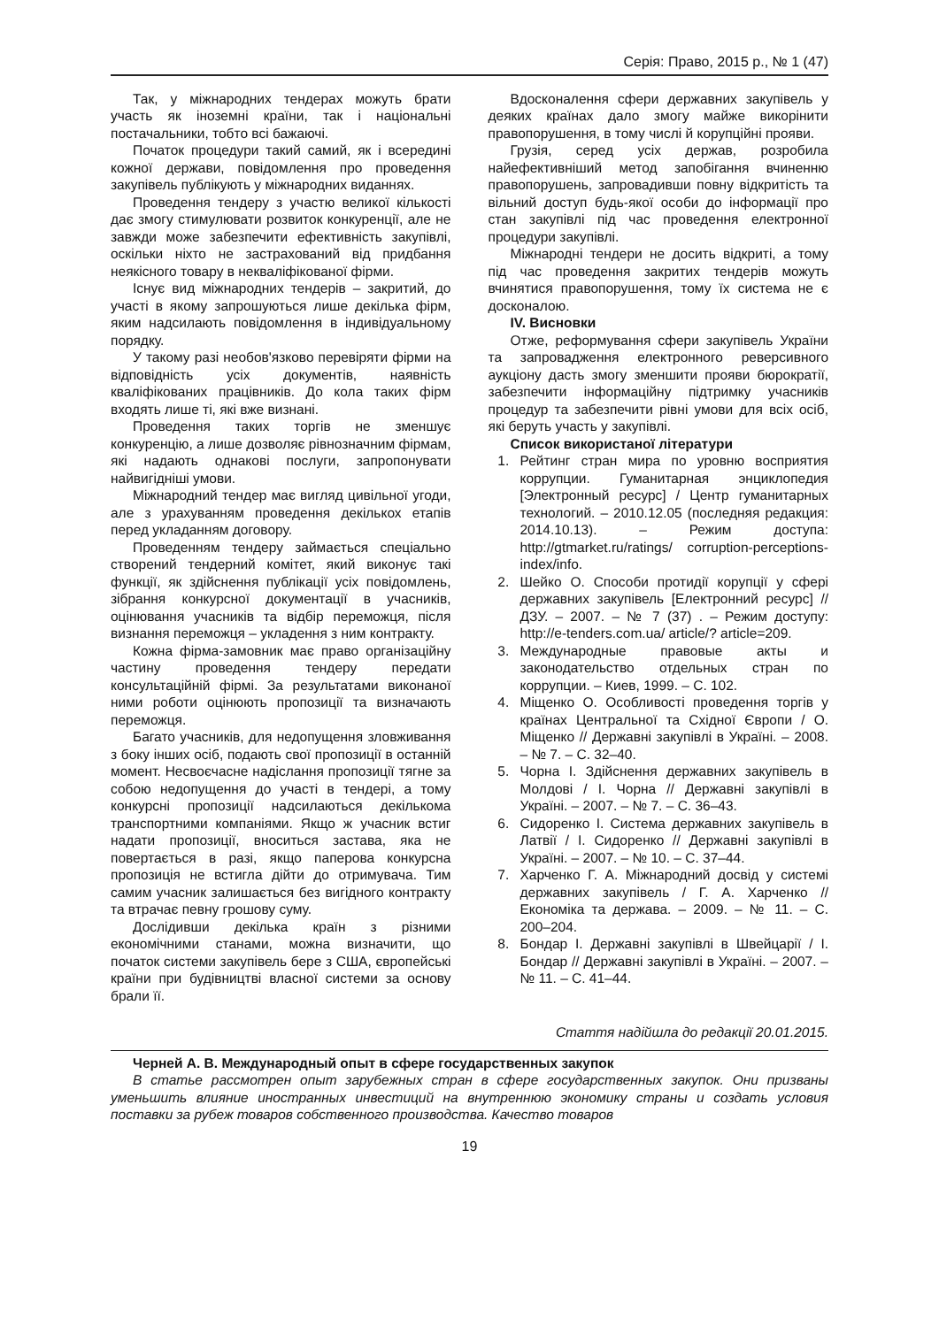Серія: Право, 2015 р., № 1 (47)
Так, у міжнародних тендерах можуть брати участь як іноземні країни, так і національні постачальники, тобто всі бажаючі.
Початок процедури такий самий, як і всередині кожної держави, повідомлення про проведення закупівель публікують у міжнародних виданнях.
Проведення тендеру з участю великої кількості дає змогу стимулювати розвиток конкуренції, але не завжди може забезпечити ефективність закупівлі, оскільки ніхто не застрахований від придбання неякісного товару в некваліфікованої фірми.
Існує вид міжнародних тендерів – закритий, до участі в якому запрошуються лише декілька фірм, яким надсилають повідомлення в індивідуальному порядку.
У такому разі необов'язково перевіряти фірми на відповідність усіх документів, наявність кваліфікованих працівників. До кола таких фірм входять лише ті, які вже визнані.
Проведення таких торгів не зменшує конкуренцію, а лише дозволяє рівнозначним фірмам, які надають однакові послуги, запропонувати найвигідніші умови.
Міжнародний тендер має вигляд цивільної угоди, але з урахуванням проведення декількох етапів перед укладанням договору.
Проведенням тендеру займається спеціально створений тендерний комітет, який виконує такі функції, як здійснення публікації усіх повідомлень, зібрання конкурсної документації в учасників, оцінювання учасників та відбір переможця, після визнання переможця – укладення з ним контракту.
Кожна фірма-замовник має право організаційну частину проведення тендеру передати консультаційній фірмі. За результатами виконаної ними роботи оцінюють пропозиції та визначають переможця.
Багато учасників, для недопущення зловживання з боку інших осіб, подають свої пропозиції в останній момент. Несвоєчасне надіслання пропозиції тягне за собою недопущення до участі в тендері, а тому конкурсні пропозиції надсилаються декількома транспортними компаніями. Якщо ж учасник встиг надати пропозиції, вноситься застава, яка не повертається в разі, якщо паперова конкурсна пропозиція не встигла дійти до отримувача. Тим самим учасник залишається без вигідного контракту та втрачає певну грошову суму.
Дослідивши декілька країн з різними економічними станами, можна визначити, що початок системи закупівель бере з США, європейські країни при будівництві власної системи за основу брали її.
Вдосконалення сфери державних закупівель у деяких країнах дало змогу майже викорінити правопорушення, в тому числі й корупційні прояви.
Грузія, серед усіх держав, розробила найефективніший метод запобігання вчиненню правопорушень, запровадивши повну відкритість та вільний доступ будь-якої особи до інформації про стан закупівлі під час проведення електронної процедури закупівлі.
Міжнародні тендери не досить відкриті, а тому під час проведення закритих тендерів можуть вчинятися правопорушення, тому їх система не є досконалою.
IV. Висновки
Отже, реформування сфери закупівель України та запровадження електронного реверсивного аукціону дасть змогу зменшити прояви бюрократії, забезпечити інформаційну підтримку учасників процедур та забезпечити рівні умови для всіх осіб, які беруть участь у закупівлі.
Список використаної літератури
1. Рейтинг стран мира по уровню восприятия коррупции. Гуманитарная энциклопедия [Электронный ресурс] / Центр гуманитарных технологий. – 2010.12.05 (последняя редакция: 2014.10.13). – Режим доступа: http://gtmarket.ru/ratings/ corruption-perceptions-index/info.
2. Шейко О. Способи протидії корупції у сфері державних закупівель [Електронний ресурс] // ДЗУ. – 2007. – № 7 (37) . – Режим доступу: http://e-tenders.com.ua/ article/? article=209.
3. Международные правовые акты и законодательство отдельных стран по коррупции. – Киев, 1999. – С. 102.
4. Міщенко О. Особливості проведення торгів у країнах Центральної та Східної Європи / О. Міщенко // Державні закупівлі в Україні. – 2008. – № 7. – С. 32–40.
5. Чорна І. Здійснення державних закупівель в Молдові / І. Чорна // Державні закупівлі в Україні. – 2007. – № 7. – С. 36–43.
6. Сидоренко І. Система державних закупівель в Латвії / І. Сидоренко // Державні закупівлі в Україні. – 2007. – № 10. – С. 37–44.
7. Харченко Г. А. Міжнародний досвід у системі державних закупівель / Г. А. Харченко // Економіка та держава. – 2009. – № 11. – С. 200–204.
8. Бондар І. Державні закупівлі в Швейцарії / І. Бондар // Державні закупівлі в Україні. – 2007. – № 11. – С. 41–44.
Стаття надійшла до редакції 20.01.2015.
Черней А. В. Международный опыт в сфере государственных закупок
В статье рассмотрен опыт зарубежных стран в сфере государственных закупок. Они призваны уменьшить влияние иностранных инвестиций на внутреннюю экономику страны и создать условия поставки за рубеж товаров собственного производства. Качество товаров
19